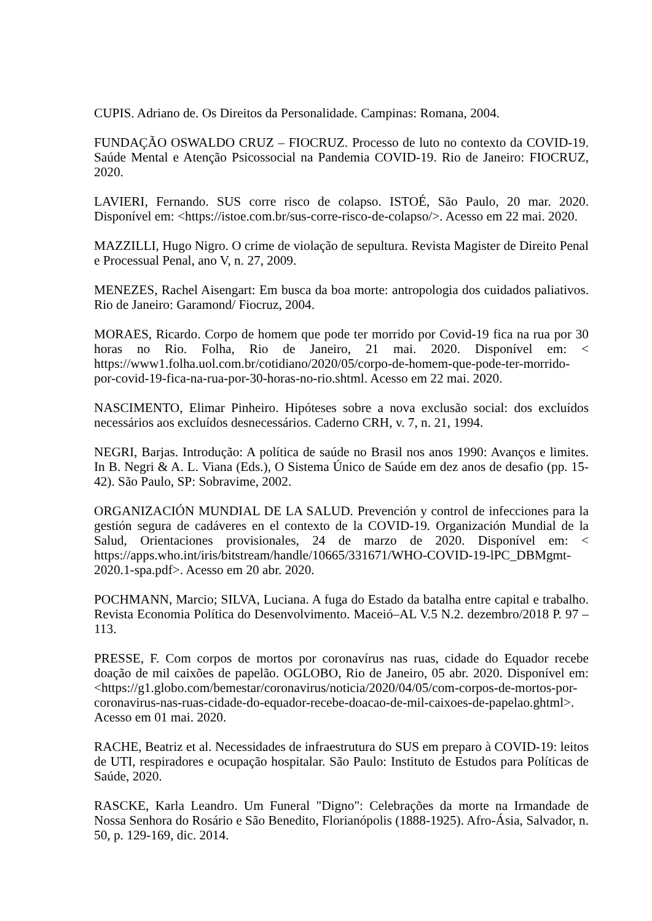CUPIS. Adriano de. Os Direitos da Personalidade. Campinas: Romana, 2004.
FUNDAÇÃO OSWALDO CRUZ – FIOCRUZ. Processo de luto no contexto da COVID-19. Saúde Mental e Atenção Psicossocial na Pandemia COVID-19. Rio de Janeiro: FIOCRUZ, 2020.
LAVIERI, Fernando. SUS corre risco de colapso. ISTOÉ, São Paulo, 20 mar. 2020. Disponível em: <https://istoe.com.br/sus-corre-risco-de-colapso/>. Acesso em 22 mai. 2020.
MAZZILLI, Hugo Nigro. O crime de violação de sepultura. Revista Magister de Direito Penal e Processual Penal, ano V, n. 27, 2009.
MENEZES, Rachel Aisengart: Em busca da boa morte: antropologia dos cuidados paliativos. Rio de Janeiro: Garamond/ Fiocruz, 2004.
MORAES, Ricardo. Corpo de homem que pode ter morrido por Covid-19 fica na rua por 30 horas no Rio. Folha, Rio de Janeiro, 21 mai. 2020. Disponível em: < https://www1.folha.uol.com.br/cotidiano/2020/05/corpo-de-homem-que-pode-ter-morrido-por-covid-19-fica-na-rua-por-30-horas-no-rio.shtml. Acesso em 22 mai. 2020.
NASCIMENTO, Elimar Pinheiro. Hipóteses sobre a nova exclusão social: dos excluídos necessários aos excluídos desnecessários. Caderno CRH, v. 7, n. 21, 1994.
NEGRI, Barjas. Introdução: A política de saúde no Brasil nos anos 1990: Avanços e limites. In B. Negri & A. L. Viana (Eds.), O Sistema Único de Saúde em dez anos de desafio (pp. 15-42). São Paulo, SP: Sobravime, 2002.
ORGANIZACIÓN MUNDIAL DE LA SALUD. Prevención y control de infecciones para la gestión segura de cadáveres en el contexto de la COVID-19. Organización Mundial de la Salud, Orientaciones provisionales, 24 de marzo de 2020. Disponível em: < https://apps.who.int/iris/bitstream/handle/10665/331671/WHO-COVID-19-lPC_DBMgmt-2020.1-spa.pdf>. Acesso em 20 abr. 2020.
POCHMANN, Marcio; SILVA, Luciana. A fuga do Estado da batalha entre capital e trabalho. Revista Economia Política do Desenvolvimento. Maceió–AL V.5 N.2. dezembro/2018 P. 97 – 113.
PRESSE, F. Com corpos de mortos por coronavírus nas ruas, cidade do Equador recebe doação de mil caixões de papelão. OGLOBO, Rio de Janeiro, 05 abr. 2020. Disponível em: <https://g1.globo.com/bemestar/coronavirus/noticia/2020/04/05/com-corpos-de-mortos-por-coronavirus-nas-ruas-cidade-do-equador-recebe-doacao-de-mil-caixoes-de-papelao.ghtml>. Acesso em 01 mai. 2020.
RACHE, Beatriz et al. Necessidades de infraestrutura do SUS em preparo à COVID-19: leitos de UTI, respiradores e ocupação hospitalar. São Paulo: Instituto de Estudos para Políticas de Saúde, 2020.
RASCKE, Karla Leandro. Um Funeral "Digno": Celebrações da morte na Irmandade de Nossa Senhora do Rosário e São Benedito, Florianópolis (1888-1925). Afro-Ásia, Salvador, n. 50, p. 129-169, dic. 2014.